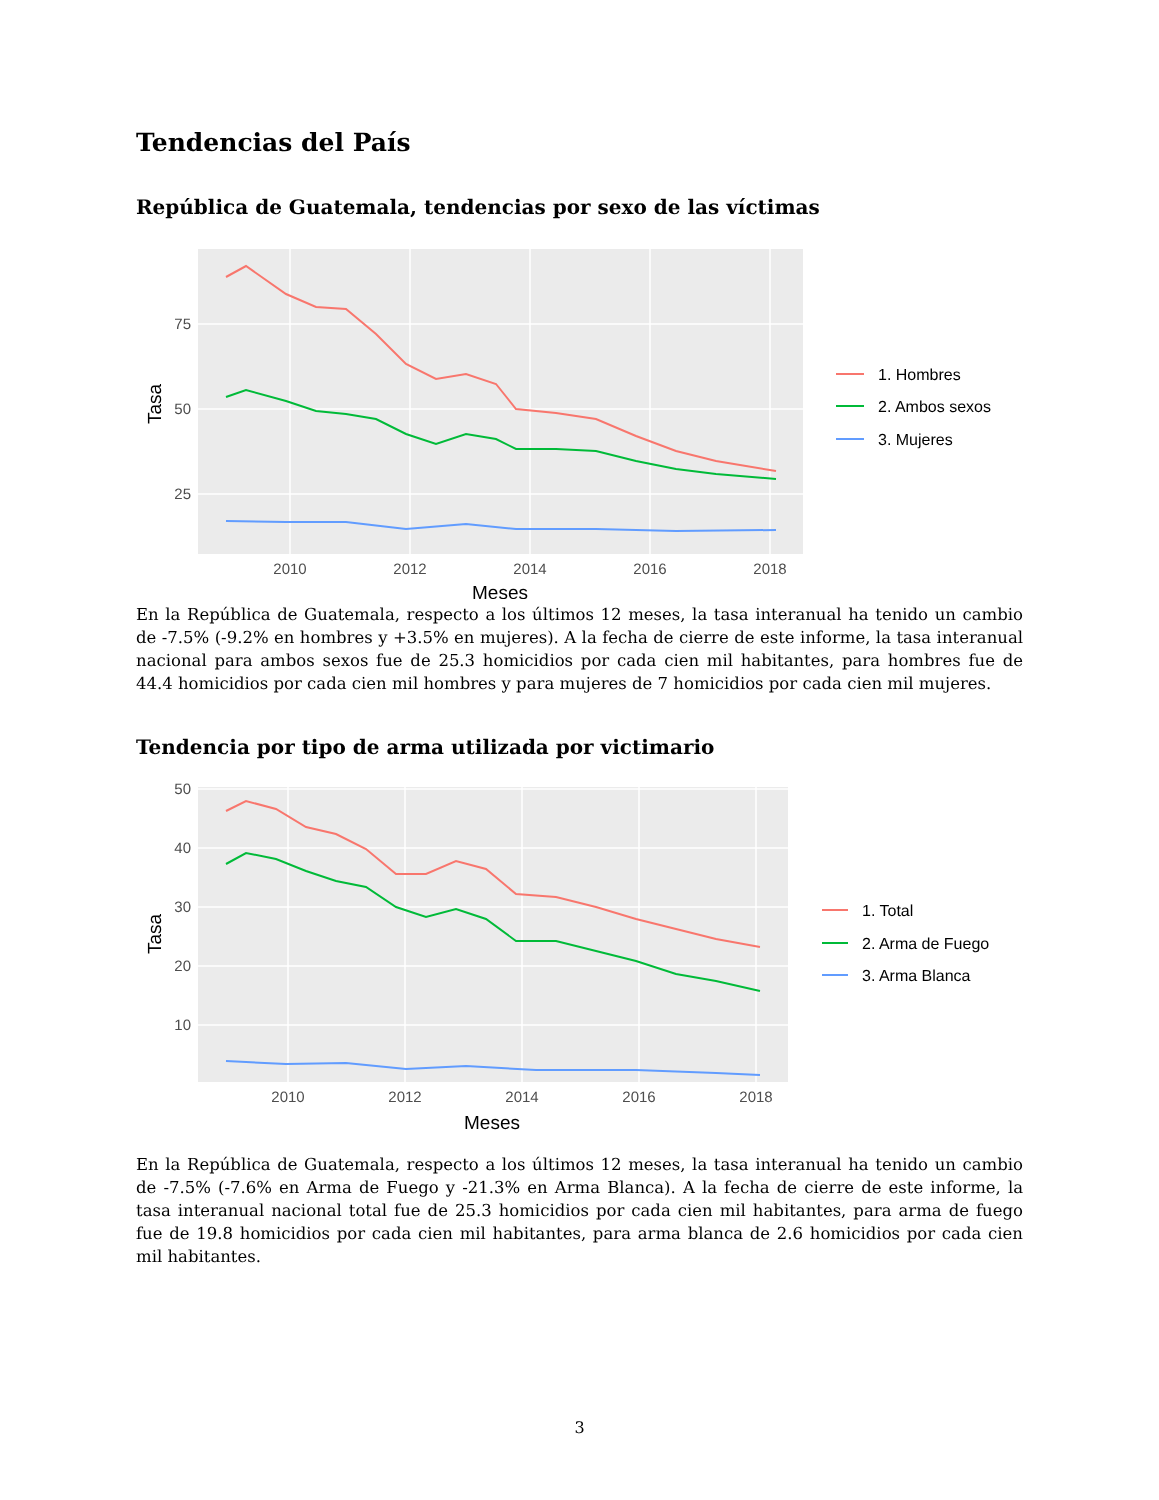Tendencias del País
República de Guatemala, tendencias por sexo de las víctimas
75
50
25
2010
2012
2014
2016
2018
Meses
Tasa
1. Hombres
2. Ambos sexos
3. Mujeres
En la República de Guatemala, respecto a los últimos 12 meses, la tasa interanual ha tenido un cambio de -7.5% (-9.2% en hombres y +3.5% en mujeres). A la fecha de cierre de este informe, la tasa interanual nacional para ambos sexos fue de 25.3 homicidios por cada cien mil habitantes, para hombres fue de 44.4 homicidios por cada cien mil hombres y para mujeres de 7 homicidios por cada cien mil mujeres.
Tendencia por tipo de arma utilizada por victimario
50
40
30
20
10
2010
2012
2014
2016
2018
Meses
Tasa
1. Total
2. Arma de Fuego
3. Arma Blanca
En la República de Guatemala, respecto a los últimos 12 meses, la tasa interanual ha tenido un cambio de -7.5% (-7.6% en Arma de Fuego y -21.3% en Arma Blanca). A la fecha de cierre de este informe, la tasa interanual nacional total fue de 25.3 homicidios por cada cien mil habitantes, para arma de fuego fue de 19.8 homicidios por cada cien mil habitantes, para arma blanca de 2.6 homicidios por cada cien mil habitantes.
3